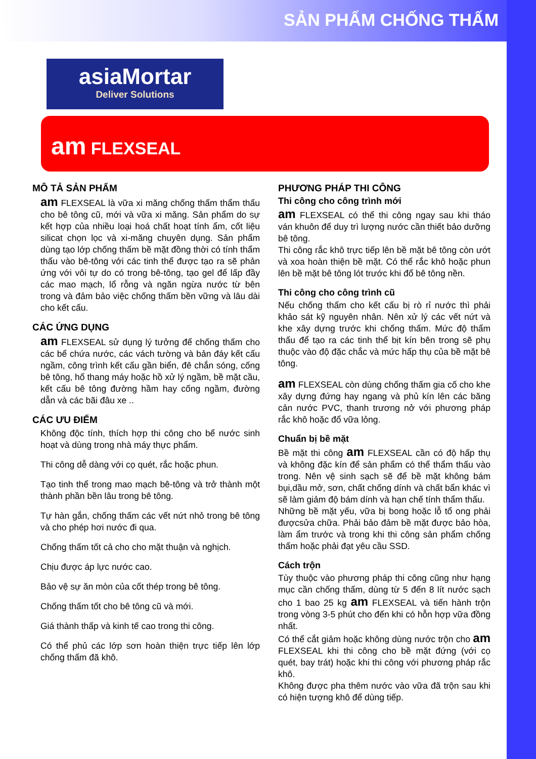SẢN PHẨM CHỐNG THẤM
asiaMortar
Deliver Solutions
am FLEXSEAL
MÔ TẢ SẢN PHẨM
am FLEXSEAL là vữa xi măng chống thấm thẩm thấu cho bê tông cũ, mới và vữa xi măng. Sản phẩm do sự kết hợp của nhiều loại hoá chất hoạt tính ẩm, cốt liệu silicat chọn lọc và xi-măng chuyên dụng. Sản phẩm dùng tạo lớp chống thấm bề mặt đồng thời có tính thẩm thấu vào bê-tông với các tinh thể được tạo ra sẽ phản ứng với vôi tự do có trong bê-tông, tạo gel để lấp đầy các mao mạch, lổ rỗng và ngăn ngừa nước từ bên trong và đảm bảo việc chống thấm bền vững và lâu dài cho kết cấu.
CÁC ỨNG DỤNG
am FLEXSEAL sử dụng lý tưởng để chống thấm cho các bể chứa nước, các vách tường và bản đáy kết cấu ngầm, công trình kết cấu gần biển, đê chắn sóng, cống bê tông, hố thang máy hoặc hồ xử lý ngầm, bề mặt cầu, kết cấu bê tông đường hầm hay cống ngầm, đường dẫn và các bãi đâu xe ..
CÁC ƯU ĐIỂM
Không độc tính, thích hợp thi công cho bể nước sinh hoạt và dùng trong nhà máy thực phẩm.
Thi công dễ dàng với cọ quét, rắc hoặc phun.
Tạo tinh thể trong mao mạch bê-tông và trở thành một thành phần bền lâu trong bê tông.
Tự hàn gắn, chống thấm các vết nứt nhỏ trong bê tông và cho phép hơi nước đi qua.
Chống thấm tốt cả cho cho mặt thuận và nghịch.
Chịu được áp lực nước cao.
Bảo vệ sự ăn mòn của cốt thép trong bê tông.
Chống thấm tốt cho bê tông cũ và mới.
Giá thành thấp và kinh tế cao trong thi công.
Có thể phủ các lớp sơn hoàn thiện trực tiếp lên lớp chống thấm đã khô.
PHƯƠNG PHÁP THI CÔNG
Thi công cho công trình mới
am FLEXSEAL có thể thi công ngay sau khi tháo ván khuôn để duy trì lượng nước cần thiết bảo dưỡng bê tông.
Thi công rắc khô trực tiếp lên bề mặt bê tông còn ướt và xoa hoàn thiện bề mặt. Có thể rắc khô hoặc phun lên bề mặt bê tông lót trước khi đổ bê tông nền.
Thi công cho công trình cũ
Nếu chống thấm cho kết cấu bị rò rỉ nước thì phải khảo sát kỹ nguyên nhân. Nên xử lý các vết nứt và khe xây dựng trước khi chống thấm. Mức độ thẩm thấu để tạo ra các tinh thể bịt kín bên trong sẽ phụ thuộc vào độ đặc chắc và mức hấp thụ của bề mặt bê tông.
am FLEXSEAL còn dùng chống thấm gia cố cho khe xây dựng đứng hay ngang và phủ kín lên các băng cản nước PVC, thanh trương nở với phương pháp rắc khô hoặc đổ vữa lỏng.
Chuẩn bị bề mặt
Bề mặt thi công am FLEXSEAL cần có độ hấp thụ và không đặc kín để sản phẩm có thể thẩm thấu vào trong. Nên vệ sinh sạch sẽ để bề mặt không bám bụi,dầu mở, sơn, chất chống dính và chất bẩn khác vì sẽ làm giảm độ bám dính và hạn chế tính thẩm thấu.
Những bề mặt yếu, vữa bị bong hoặc lỗ tổ ong phải đượcsửa chữa. Phải bảo đảm bề mặt được bảo hòa, làm ẩm trước và trong khi thi công sản phẩm chống thấm hoặc phải đạt yêu cầu SSD.
Cách trộn
Tùy thuộc vào phương pháp thi công cũng như hạng mục cần chống thấm, dùng từ 5 đến 8 lít nước sạch cho 1 bao 25 kg am FLEXSEAL và tiến hành trộn trong vòng 3-5 phút cho đến khi có hỗn hợp vữa đồng nhất.
Có thể cắt giảm hoặc không dùng nước trộn cho am FLEXSEAL khi thi công cho bề mặt đứng (với cọ quét, bay trát) hoặc khi thi công với phương pháp rắc khô.
Không được pha thêm nước vào vữa đã trộn sau khi có hiện tượng khô để dùng tiếp.